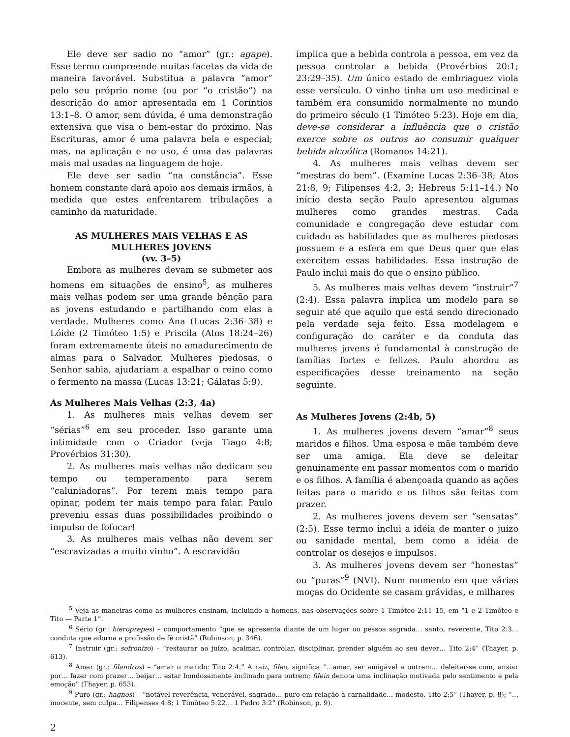Ele deve ser sadio no “amor” (gr.: agape). Esse termo compreende muitas facetas da vida de maneira favorável. Substitua a palavra “amor” pelo seu próprio nome (ou por “o cristão”) na descrição do amor apresentada em 1 Coríntios 13:1–8. O amor, sem dúvida, é uma demonstração extensiva que visa o bem-estar do próximo. Nas Escrituras, amor é uma palavra bela e especial; mas, na aplicação e no uso, é uma das palavras mais mal usadas na linguagem de hoje.
Ele deve ser sadio “na constância”. Esse homem constante dará apoio aos demais irmãos, à medida que estes enfrentarem tribulações a caminho da maturidade.
AS MULHERES MAIS VELHAS E AS MULHERES JOVENS
(vv. 3–5)
Embora as mulheres devam se submeter aos homens em situações de ensino<sup>5</sup>, as mulheres mais velhas podem ser uma grande bênção para as jovens estudando e partilhando com elas a verdade. Mulheres como Ana (Lucas 2:36–38) e Lóide (2 Timóteo 1:5) e Priscila (Atos 18:24–26) foram extremamente úteis no amadurecimento de almas para o Salvador. Mulheres piedosas, o Senhor sabia, ajudariam a espalhar o reino como o fermento na massa (Lucas 13:21; Gálatas 5:9).
As Mulheres Mais Velhas (2:3, 4a)
1. As mulheres mais velhas devem ser “sérias”<sup>6</sup> em seu proceder. Isso garante uma intimidade com o Criador (veja Tiago 4:8; Provérbios 31:30).
2. As mulheres mais velhas não dedicam seu tempo ou temperamento para serem “caluniadoras”. Por terem mais tempo para opinar, podem ter mais tempo para falar. Paulo preveniu essas duas possibilidades proibindo o impulso de fofocar!
3. As mulheres mais velhas não devem ser “escravizadas a muito vinho”. A escravidão
implica que a bebida controla a pessoa, em vez da pessoa controlar a bebida (Provérbios 20:1; 23:29–35). Um único estado de embriaguez viola esse versículo. O vinho tinha um uso medicinal e também era consumido normalmente no mundo do primeiro século (1 Timóteo 5:23). Hoje em dia, deve-se considerar a influência que o cristão exerce sobre os outros ao consumir qualquer bebida alcoólica (Romanos 14:21).
4. As mulheres mais velhas devem ser “mestras do bem”. (Examine Lucas 2:36–38; Atos 21:8, 9; Filipenses 4:2, 3; Hebreus 5:11–14.) No início desta seção Paulo apresentou algumas mulheres como grandes mestras. Cada comunidade e congregação deve estudar com cuidado as habilidades que as mulheres piedosas possuem e a esfera em que Deus quer que elas exercitem essas habilidades. Essa instrução de Paulo inclui mais do que o ensino público.
5. As mulheres mais velhas devem “instruir”<sup>7</sup> (2:4). Essa palavra implica um modelo para se seguir até que aquilo que está sendo direcionado pela verdade seja feito. Essa modelagem e configuração do caráter e da conduta das mulheres jovens é fundamental à construção de famílias fortes e felizes. Paulo abordou as especificações desse treinamento na seção seguinte.
As Mulheres Jovens (2:4b, 5)
1. As mulheres jovens devem “amar”<sup>8</sup> seus maridos e filhos. Uma esposa e mãe também deve ser uma amiga. Ela deve se deleitar genuinamente em passar momentos com o marido e os filhos. A família é abençoada quando as ações feitas para o marido e os filhos são feitas com prazer.
2. As mulheres jovens devem ser “sensatas” (2:5). Esse termo inclui a idéia de manter o juízo ou sanidade mental, bem como a idéia de controlar os desejos e impulsos.
3. As mulheres jovens devem ser “honestas” ou “puras”<sup>9</sup> (NVI). Num momento em que várias moças do Ocidente se casam grávidas, e milhares
<sup>5</sup> Veja as maneiras como as mulheres ensinam, incluindo a homens, nas observações sobre 1 Timóteo 2:11–15, em “1 e 2 Timóteo e Tito — Parte 1”.
<sup>6</sup> Sério (gr.: hieroprepes) – comportamento “que se apresenta diante de um lugar ou pessoa sagrada… santo, reverente, Tito 2:3… conduta que adorna a profissão de fé cristã” (Robinson, p. 346).
<sup>7</sup> Instruir (gr.: sofronizo) – “restaurar ao juízo, acalmar, controlar, disciplinar, prender alguém ao seu dever… Tito 2:4” (Thayer, p. 613).
<sup>8</sup> Amar (gr.: filandros) – “amar o marido: Tito 2:4.” A raiz, fileo, significa “…amar, ser amigável a outrem… deleitar-se com, ansiar por… fazer com prazer… beijar… estar bondosamente inclinado para outrem; filein denota uma inclinação motivada pelo sentimento e pela emoção” (Thayer, p. 653).
<sup>9</sup> Puro (gr.: hagnos) – “notável reverência, venerável, sagrado… puro em relação à carnalidade… modesto, Tito 2:5” (Thayer, p. 8); “…inocente, sem culpa… Filipenses 4:8; 1 Timóteo 5:22… 1 Pedro 3:2” (Robinson, p. 9).
2